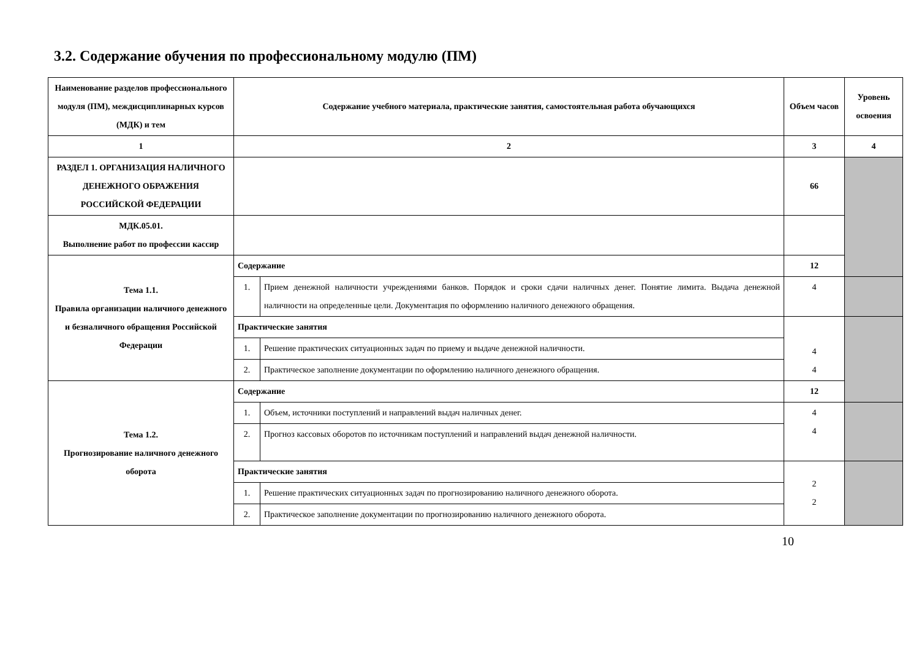3.2. Содержание обучения по профессиональному модулю (ПМ)
| Наименование разделов профессионального модуля (ПМ), междисциплинарных курсов (МДК) и тем | Содержание учебного материала, практические занятия, самостоятельная работа обучающихся | | Объем часов | Уровень освоения |
| --- | --- | --- | --- | --- |
| 1 | 2 | | 3 | 4 |
| РАЗДЕЛ 1. ОРГАНИЗАЦИЯ НАЛИЧНОГО ДЕНЕЖНОГО ОБРАЖЕНИЯ РОССИЙСКОЙ ФЕДЕРАЦИИ | | | 66 | |
| МДК.05.01. Выполнение работ по профессии кассир | | | | |
| Тема 1.1. Правила организации наличного денежного и безналичного обращения Российской Федерации | Содержание | | 12 | |
| | 1. | Прием денежной наличности учреждениями банков. Порядок и сроки сдачи наличных денег. Понятие лимита. Выдача денежной наличности на определенные цели. Документация по оформлению наличного денежного обращения. | 4 | |
| | Практические занятия | | 4 4 | |
| | 1. | Решение практических ситуационных задач по приему и выдаче денежной наличности. | | |
| | 2. | Практическое заполнение документации по оформлению наличного денежного обращения. | | |
| Тема 1.2. Прогнозирование наличного денежного оборота | Содержание | | 12 | |
| | 1. | Объем, источники поступлений и направлений выдач наличных денег. | 4 4 | |
| | 2. | Прогноз кассовых оборотов по источникам поступлений и направлений выдач денежной наличности. | | |
| | Практические занятия | | 2 2 | |
| | 1. | Решение практических ситуационных задач по прогнозированию наличного денежного оборота. | | |
| | 2. | Практическое заполнение документации по прогнозированию наличного денежного оборота. | | |
10